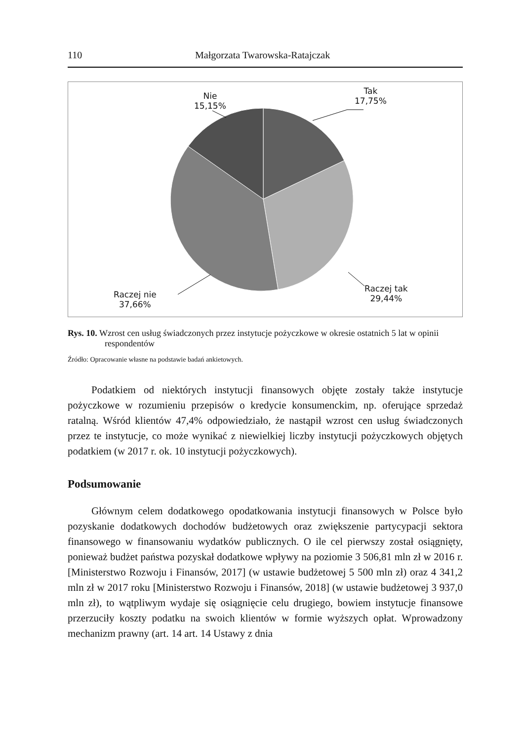110 Małgorzata Twarowska-Ratajczak
Tak
17,75%
Nie
15,15%
Raczej tak
29,44%
Raczej nie
37,66%
Rys. 10. Wzrost cen usług świadczonych przez instytucje pożyczkowe w okresie ostatnich 5 lat w opinii respondentów
Źródło: Opracowanie własne na podstawie badań ankietowych.
Podatkiem od niektórych instytucji finansowych objęte zostały także instytucje pożyczkowe w rozumieniu przepisów o kredycie konsumenckim, np. oferujące sprzedaż ratalną. Wśród klientów 47,4% odpowiedziało, że nastąpił wzrost cen usług świadczonych przez te instytucje, co może wynikać z niewielkiej liczby instytucji pożyczkowych objętych podatkiem (w 2017 r. ok. 10 instytucji pożyczkowych).
Podsumowanie
Głównym celem dodatkowego opodatkowania instytucji finansowych w Polsce było pozyskanie dodatkowych dochodów budżetowych oraz zwiększenie partycypacji sektora finansowego w finansowaniu wydatków publicznych. O ile cel pierwszy został osiągnięty, ponieważ budżet państwa pozyskał dodatkowe wpływy na poziomie 3 506,81 mln zł w 2016 r. [Ministerstwo Rozwoju i Finansów, 2017] (w ustawie budżetowej 5 500 mln zł) oraz 4 341,2 mln zł w 2017 roku [Ministerstwo Rozwoju i Finansów, 2018] (w ustawie budżetowej 3 937,0 mln zł), to wątpliwym wydaje się osiągnięcie celu drugiego, bowiem instytucje finansowe przerzuciły koszty podatku na swoich klientów w formie wyższych opłat. Wprowadzony mechanizm prawny (art. 14 art. 14 Ustawy z dnia